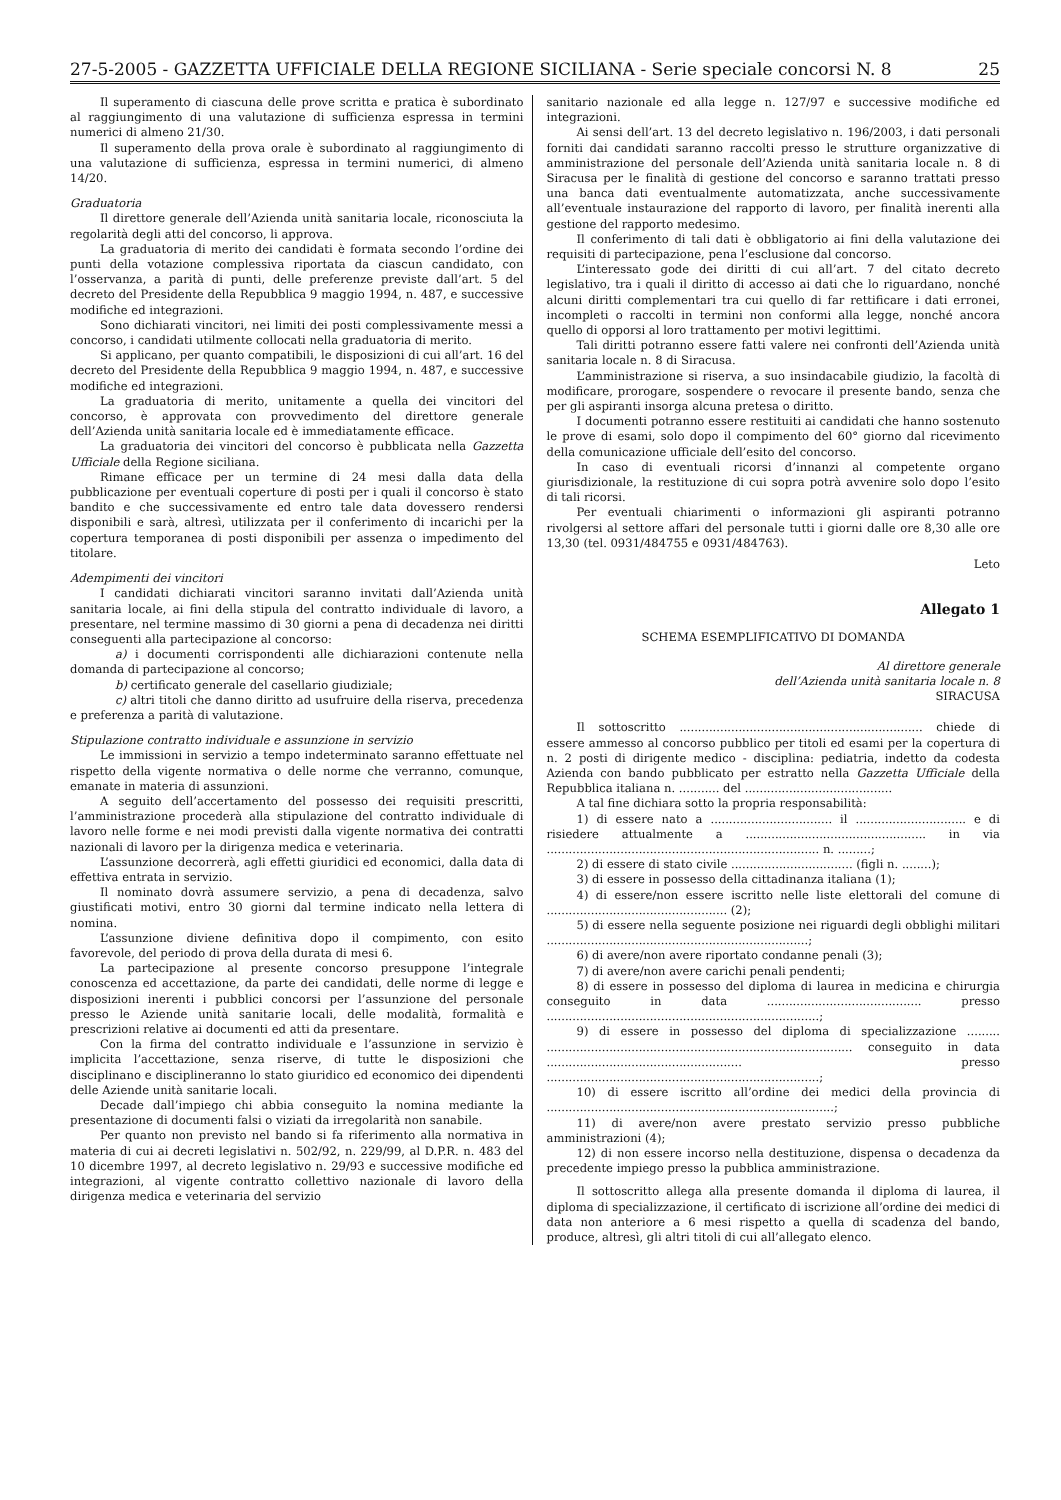27-5-2005 - GAZZETTA UFFICIALE DELLA REGIONE SICILIANA - Serie speciale concorsi N. 8 25
Il superamento di ciascuna delle prove scritta e pratica è subordinato al raggiungimento di una valutazione di sufficienza espressa in termini numerici di almeno 21/30.
Il superamento della prova orale è subordinato al raggiungimento di una valutazione di sufficienza, espressa in termini numerici, di almeno 14/20.
Graduatoria
Il direttore generale dell’Azienda unità sanitaria locale, riconosciuta la regolarità degli atti del concorso, li approva.
La graduatoria di merito dei candidati è formata secondo l’ordine dei punti della votazione complessiva riportata da ciascun candidato, con l’osservanza, a parità di punti, delle preferenze previste dall’art. 5 del decreto del Presidente della Repubblica 9 maggio 1994, n. 487, e successive modifiche ed integrazioni.
Sono dichiarati vincitori, nei limiti dei posti complessivamente messi a concorso, i candidati utilmente collocati nella graduatoria di merito.
Si applicano, per quanto compatibili, le disposizioni di cui all’art. 16 del decreto del Presidente della Repubblica 9 maggio 1994, n. 487, e successive modifiche ed integrazioni.
La graduatoria di merito, unitamente a quella dei vincitori del concorso, è approvata con provvedimento del direttore generale dell’Azienda unità sanitaria locale ed è immediatamente efficace.
La graduatoria dei vincitori del concorso è pubblicata nella Gazzetta Ufficiale della Regione siciliana.
Rimane efficace per un termine di 24 mesi dalla data della pubblicazione per eventuali coperture di posti per i quali il concorso è stato bandito e che successivamente ed entro tale data dovessero rendersi disponibili e sarà, altresì, utilizzata per il conferimento di incarichi per la copertura temporanea di posti disponibili per assenza o impedimento del titolare.
Adempimenti dei vincitori
I candidati dichiarati vincitori saranno invitati dall’Azienda unità sanitaria locale, ai fini della stipula del contratto individuale di lavoro, a presentare, nel termine massimo di 30 giorni a pena di decadenza nei diritti conseguenti alla partecipazione al concorso:
a) i documenti corrispondenti alle dichiarazioni contenute nella domanda di partecipazione al concorso;
b) certificato generale del casellario giudiziale;
c) altri titoli che danno diritto ad usufruire della riserva, precedenza e preferenza a parità di valutazione.
Stipulazione contratto individuale e assunzione in servizio
Le immissioni in servizio a tempo indeterminato saranno effettuate nel rispetto della vigente normativa o delle norme che verranno, comunque, emanate in materia di assunzioni.
A seguito dell’accertamento del possesso dei requisiti prescritti, l’amministrazione procederà alla stipulazione del contratto individuale di lavoro nelle forme e nei modi previsti dalla vigente normativa dei contratti nazionali di lavoro per la dirigenza medica e veterinaria.
L’assunzione decorrerà, agli effetti giuridici ed economici, dalla data di effettiva entrata in servizio.
Il nominato dovrà assumere servizio, a pena di decadenza, salvo giustificati motivi, entro 30 giorni dal termine indicato nella lettera di nomina.
L’assunzione diviene definitiva dopo il compimento, con esito favorevole, del periodo di prova della durata di mesi 6.
La partecipazione al presente concorso presuppone l’integrale conoscenza ed accettazione, da parte dei candidati, delle norme di legge e disposizioni inerenti i pubblici concorsi per l’assunzione del personale presso le Aziende unità sanitarie locali, delle modalità, formalità e prescrizioni relative ai documenti ed atti da presentare.
Con la firma del contratto individuale e l’assunzione in servizio è implicita l’accettazione, senza riserve, di tutte le disposizioni che disciplinano e disciplineranno lo stato giuridico ed economico dei dipendenti delle Aziende unità sanitarie locali.
Decade dall’impiego chi abbia conseguito la nomina mediante la presentazione di documenti falsi o viziati da irregolarità non sanabile.
Per quanto non previsto nel bando si fa riferimento alla normativa in materia di cui ai decreti legislativi n. 502/92, n. 229/99, al D.P.R. n. 483 del 10 dicembre 1997, al decreto legislativo n. 29/93 e successive modifiche ed integrazioni, al vigente contratto collettivo nazionale di lavoro della dirigenza medica e veterinaria del servizio
sanitario nazionale ed alla legge n. 127/97 e successive modifiche ed integrazioni.
Ai sensi dell’art. 13 del decreto legislativo n. 196/2003, i dati personali forniti dai candidati saranno raccolti presso le strutture organizzative di amministrazione del personale dell’Azienda unità sanitaria locale n. 8 di Siracusa per le finalità di gestione del concorso e saranno trattati presso una banca dati eventualmente automatizzata, anche successivamente all’eventuale instaurazione del rapporto di lavoro, per finalità inerenti alla gestione del rapporto medesimo.
Il conferimento di tali dati è obbligatorio ai fini della valutazione dei requisiti di partecipazione, pena l’esclusione dal concorso.
L’interessato gode dei diritti di cui all’art. 7 del citato decreto legislativo, tra i quali il diritto di accesso ai dati che lo riguardano, nonché alcuni diritti complementari tra cui quello di far rettificare i dati erronei, incompleti o raccolti in termini non conformi alla legge, nonché ancora quello di opporsi al loro trattamento per motivi legittimi.
Tali diritti potranno essere fatti valere nei confronti dell’Azienda unità sanitaria locale n. 8 di Siracusa.
L’amministrazione si riserva, a suo insindacabile giudizio, la facoltà di modificare, prorogare, sospendere o revocare il presente bando, senza che per gli aspiranti insorga alcuna pretesa o diritto.
I documenti potranno essere restituiti ai candidati che hanno sostenuto le prove di esami, solo dopo il compimento del 60° giorno dal ricevimento della comunicazione ufficiale dell’esito del concorso.
In caso di eventuali ricorsi d’innanzi al competente organo giurisdizionale, la restituzione di cui sopra potrà avvenire solo dopo l’esito di tali ricorsi.
Per eventuali chiarimenti o informazioni gli aspiranti potranno rivolgersi al settore affari del personale tutti i giorni dalle ore 8,30 alle ore 13,30 (tel. 0931/484755 e 0931/484763).
Leto
Allegato 1
SCHEMA ESEMPLIFICATIVO DI DOMANDA
Al direttore generale
dell’Azienda unità sanitaria locale n. 8
SIRACUSA
Il sottoscritto .................................................................. chiede di essere ammesso al concorso pubblico per titoli ed esami per la copertura di n. 2 posti di dirigente medico - disciplina: pediatria, indetto da codesta Azienda con bando pubblicato per estratto nella Gazzetta Ufficiale della Repubblica italiana n. ........... del ........................................
A tal fine dichiara sotto la propria responsabilità:
1) di essere nato a ................................. il .............................. e di risiedere attualmente a ................................................. in via .......................................................................... n. .........;
2) di essere di stato civile ................................. (figli n. ........);
3) di essere in possesso della cittadinanza italiana (1);
4) di essere/non essere iscritto nelle liste elettorali del comune di ................................................. (2);
5) di essere nella seguente posizione nei riguardi degli obblighi militari .......................................................................;
6) di avere/non avere riportato condanne penali (3);
7) di avere/non avere carichi penali pendenti;
8) di essere in possesso del diploma di laurea in medicina e chirurgia conseguito in data .......................................... presso ..........................................................................;
9) di essere in possesso del diploma di specializzazione ......... ................................................................................... conseguito in data ..................................................... presso ..........................................................................;
10) di essere iscritto all’ordine dei medici della provincia di ..............................................................................;
11) di avere/non avere prestato servizio presso pubbliche amministrazioni (4);
12) di non essere incorso nella destituzione, dispensa o decadenza da precedente impiego presso la pubblica amministrazione.
Il sottoscritto allega alla presente domanda il diploma di laurea, il diploma di specializzazione, il certificato di iscrizione all’ordine dei medici di data non anteriore a 6 mesi rispetto a quella di scadenza del bando, produce, altresì, gli altri titoli di cui all’allegato elenco.